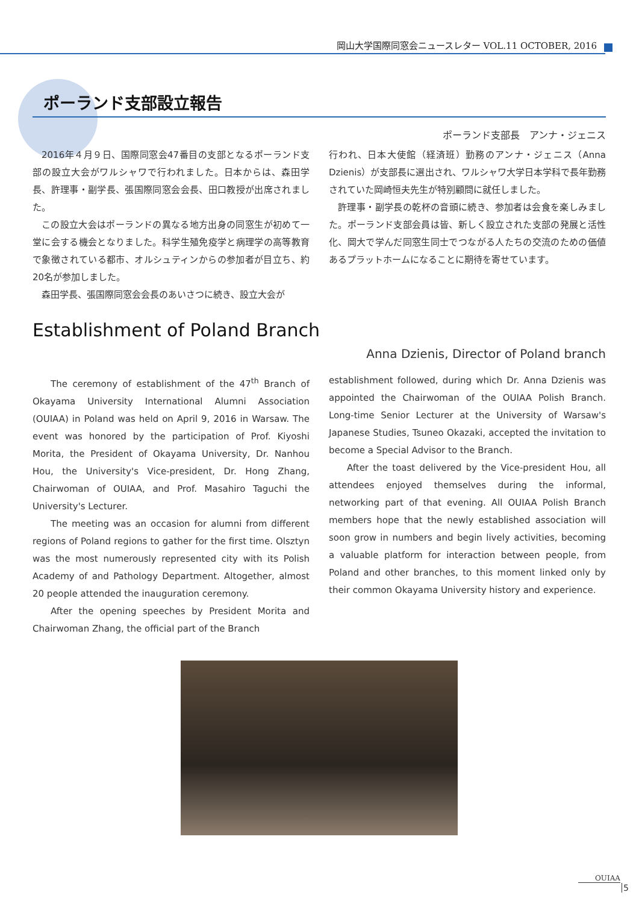岡山大学国際同窓会ニュースレター VOL.11 OCTOBER, 2016
ポーランド支部設立報告
ポーランド支部長　アンナ・ジェニス
2016年４月９日、国際同窓会47番目の支部となるポーランド支部の設立大会がワルシャワで行われました。日本からは、森田学長、許理事・副学長、張国際同窓会会長、田口教授が出席されました。
この設立大会はポーランドの異なる地方出身の同窓生が初めて一堂に会する機会となりました。科学生殖免疫学と病理学の高等教育で象徴されている都市、オルシュティンからの参加者が目立ち、約20名が参加しました。
森田学長、張国際同窓会会長のあいさつに続き、設立大会が
行われ、日本大使館（経済班）勤務のアンナ・ジェニス（Anna Dzienis）が支部長に選出され、ワルシャワ大学日本学科で長年勤務されていた岡崎恒夫先生が特別顧問に就任しました。
許理事・副学長の乾杯の音頭に続き、参加者は会食を楽しみました。ポーランド支部会員は皆、新しく設立された支部の発展と活性化、岡大で学んだ同窓生同士でつながる人たちの交流のための価値あるプラットホームになることに期待を寄せています。
Establishment of Poland Branch
Anna Dzienis, Director of Poland branch
The ceremony of establishment of the 47<sup>th</sup> Branch of Okayama University International Alumni Association (OUIAA) in Poland was held on April 9, 2016 in Warsaw. The event was honored by the participation of Prof. Kiyoshi Morita, the President of Okayama University, Dr. Nanhou Hou, the University's Vice-president, Dr. Hong Zhang, Chairwoman of OUIAA, and Prof. Masahiro Taguchi the University's Lecturer.
The meeting was an occasion for alumni from different regions of Poland regions to gather for the first time. Olsztyn was the most numerously represented city with its Polish Academy of and Pathology Department. Altogether, almost 20 people attended the inauguration ceremony.
After the opening speeches by President Morita and Chairwoman Zhang, the official part of the Branch
establishment followed, during which Dr. Anna Dzienis was appointed the Chairwoman of the OUIAA Polish Branch. Long-time Senior Lecturer at the University of Warsaw's Japanese Studies, Tsuneo Okazaki, accepted the invitation to become a Special Advisor to the Branch.
After the toast delivered by the Vice-president Hou, all attendees enjoyed themselves during the informal, networking part of that evening. All OUIAA Polish Branch members hope that the newly established association will soon grow in numbers and begin lively activities, becoming a valuable platform for interaction between people, from Poland and other branches, to this moment linked only by their common Okayama University history and experience.
OUIAA
5